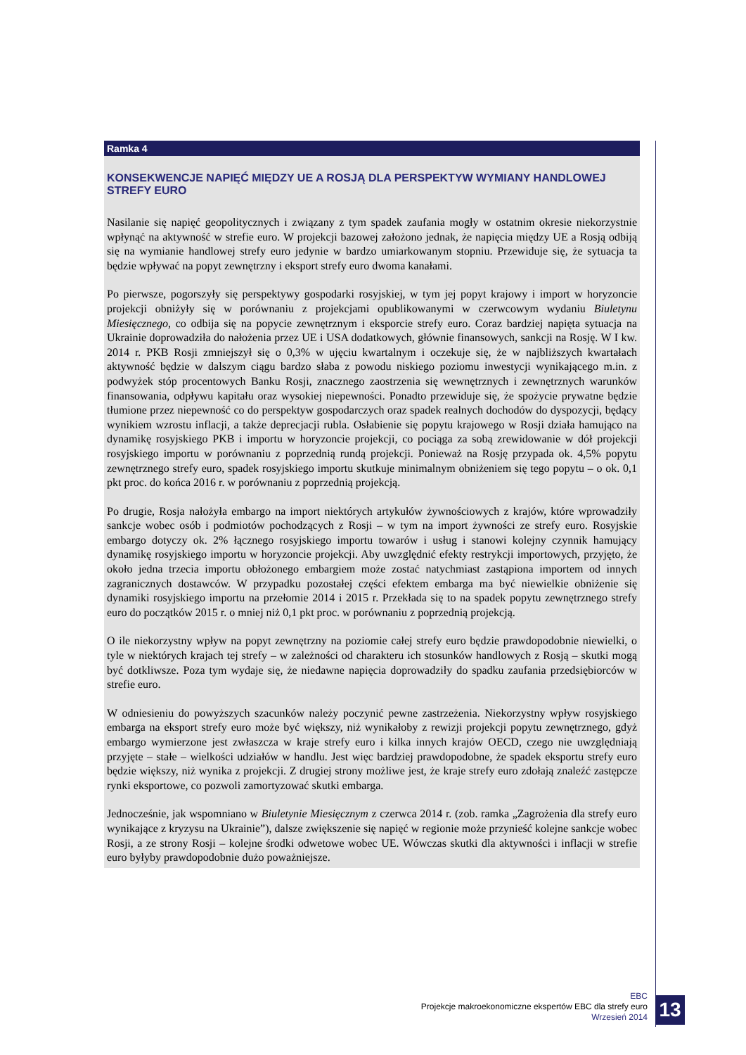Ramka 4
KONSEKWENCJE NAPIĘĆ MIĘDZY UE A ROSJĄ DLA PERSPEKTYW WYMIANY HANDLOWEJ STREFY EURO
Nasilanie się napięć geopolitycznych i związany z tym spadek zaufania mogły w ostatnim okresie niekorzystnie wpłynąć na aktywność w strefie euro. W projekcji bazowej założono jednak, że napięcia między UE a Rosją odbiją się na wymianie handlowej strefy euro jedynie w bardzo umiarkowanym stopniu. Przewiduje się, że sytuacja ta będzie wpływać na popyt zewnętrzny i eksport strefy euro dwoma kanałami.
Po pierwsze, pogorszyły się perspektywy gospodarki rosyjskiej, w tym jej popyt krajowy i import w horyzoncie projekcji obniżyły się w porównaniu z projekcjami opublikowanymi w czerwcowym wydaniu Biuletynu Miesięcznego, co odbija się na popycie zewnętrznym i eksporcie strefy euro. Coraz bardziej napięta sytuacja na Ukrainie doprowadziła do nałożenia przez UE i USA dodatkowych, głównie finansowych, sankcji na Rosję. W I kw. 2014 r. PKB Rosji zmniejszył się o 0,3% w ujęciu kwartalnym i oczekuje się, że w najbliższych kwartałach aktywność będzie w dalszym ciągu bardzo słaba z powodu niskiego poziomu inwestycji wynikającego m.in. z podwyżek stóp procentowych Banku Rosji, znacznego zaostrzenia się wewnętrznych i zewnętrznych warunków finansowania, odpływu kapitału oraz wysokiej niepewności. Ponadto przewiduje się, że spożycie prywatne będzie tłumione przez niepewność co do perspektyw gospodarczych oraz spadek realnych dochodów do dyspozycji, będący wynikiem wzrostu inflacji, a także deprecjacji rubla. Osłabienie się popytu krajowego w Rosji działa hamująco na dynamikę rosyjskiego PKB i importu w horyzoncie projekcji, co pociąga za sobą zrewidowanie w dół projekcji rosyjskiego importu w porównaniu z poprzednią rundą projekcji. Ponieważ na Rosję przypada ok. 4,5% popytu zewnętrznego strefy euro, spadek rosyjskiego importu skutkuje minimalnym obniżeniem się tego popytu – o ok. 0,1 pkt proc. do końca 2016 r. w porównaniu z poprzednią projekcją.
Po drugie, Rosja nałożyła embargo na import niektórych artykułów żywnościowych z krajów, które wprowadziły sankcje wobec osób i podmiotów pochodzących z Rosji – w tym na import żywności ze strefy euro. Rosyjskie embargo dotyczy ok. 2% łącznego rosyjskiego importu towarów i usług i stanowi kolejny czynnik hamujący dynamikę rosyjskiego importu w horyzoncie projekcji. Aby uwzględnić efekty restrykcji importowych, przyjęto, że około jedna trzecia importu obłożonego embargiem może zostać natychmiast zastąpiona importem od innych zagranicznych dostawców. W przypadku pozostałej części efektem embarga ma być niewielkie obniżenie się dynamiki rosyjskiego importu na przełomie 2014 i 2015 r. Przekłada się to na spadek popytu zewnętrznego strefy euro do początków 2015 r. o mniej niż 0,1 pkt proc. w porównaniu z poprzednią projekcją.
O ile niekorzystny wpływ na popyt zewnętrzny na poziomie całej strefy euro będzie prawdopodobnie niewielki, o tyle w niektórych krajach tej strefy – w zależności od charakteru ich stosunków handlowych z Rosją – skutki mogą być dotkliwsze. Poza tym wydaje się, że niedawne napięcia doprowadziły do spadku zaufania przedsiębiorców w strefie euro.
W odniesieniu do powyższych szacunków należy poczynić pewne zastrzeżenia. Niekorzystny wpływ rosyjskiego embarga na eksport strefy euro może być większy, niż wynikałoby z rewizji projekcji popytu zewnętrznego, gdyż embargo wymierzone jest zwłaszcza w kraje strefy euro i kilka innych krajów OECD, czego nie uwzględniają przyjęte – stałe – wielkości udziałów w handlu. Jest więc bardziej prawdopodobne, że spadek eksportu strefy euro będzie większy, niż wynika z projekcji. Z drugiej strony możliwe jest, że kraje strefy euro zdołają znaleźć zastępcze rynki eksportowe, co pozwoli zamortyzować skutki embarga.
Jednocześnie, jak wspomniano w Biuletynie Miesięcznym z czerwca 2014 r. (zob. ramka „Zagrożenia dla strefy euro wynikające z kryzysu na Ukrainie”), dalsze zwiększenie się napięć w regionie może przynieść kolejne sankcje wobec Rosji, a ze strony Rosji – kolejne środki odwetowe wobec UE. Wówczas skutki dla aktywności i inflacji w strefie euro byłyby prawdopodobnie dużo poważniejsze.
EBC
Projekcje makroekonomiczne ekspertów EBC dla strefy euro
Wrzesień 2014
13